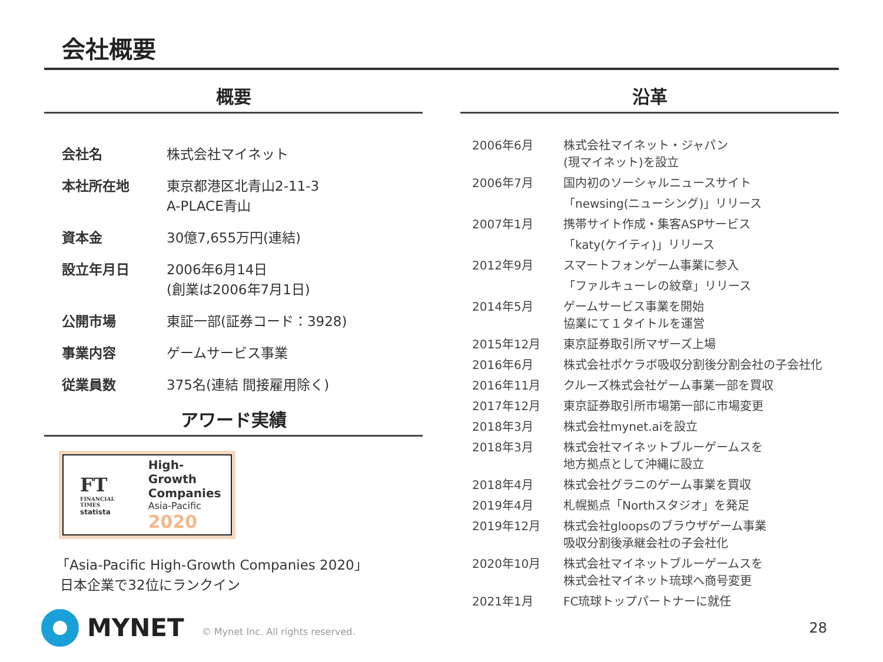会社概要
概要
| 会社名 | 株式会社マイネット |
| 本社所在地 | 東京都港区北青山2-11-3 A-PLACE青山 |
| 資本金 | 30億7,655万円(連結) |
| 設立年月日 | 2006年6月14日 (創業は2006年7月1日) |
| 公開市場 | 東証一部(証券コード：3928) |
| 事業内容 | ゲームサービス事業 |
| 従業員数 | 375名(連結 間接雇用除く) |
アワード実績
FT
FINANCIAL TIMES
statista
High-Growth
Companies
Asia-Pacific
2020
「Asia-Pacific High-Growth Companies 2020」
日本企業で32位にランクイン
沿革
| 2006年6月 | 株式会社マイネット・ジャパン (現マイネット)を設立 |
| 2006年7月 | 国内初のソーシャルニュースサイト 「newsing(ニューシング)」リリース |
| 2007年1月 | 携帯サイト作成・集客ASPサービス 「katy(ケイティ)」リリース |
| 2012年9月 | スマートフォンゲーム事業に参入 「ファルキューレの紋章」リリース |
| 2014年5月 | ゲームサービス事業を開始 協業にて１タイトルを運営 |
| 2015年12月 | 東京証券取引所マザーズ上場 |
| 2016年6月 | 株式会社ポケラボ吸収分割後分割会社の子会社化 |
| 2016年11月 | クルーズ株式会社ゲーム事業一部を買収 |
| 2017年12月 | 東京証券取引所市場第一部に市場変更 |
| 2018年3月 | 株式会社mynet.aiを設立 |
| 2018年3月 | 株式会社マイネットブルーゲームスを 地方拠点として沖縄に設立 |
| 2018年4月 | 株式会社グラニのゲーム事業を買収 |
| 2019年4月 | 札幌拠点「Northスタジオ」を発足 |
| 2019年12月 | 株式会社gloopsのブラウザゲーム事業 吸収分割後承継会社の子会社化 |
| 2020年10月 | 株式会社マイネットブルーゲームスを 株式会社マイネット琉球へ商号変更 |
| 2021年1月 | FC琉球トップパートナーに就任 |
MYNET
© Mynet Inc. All rights reserved.
28